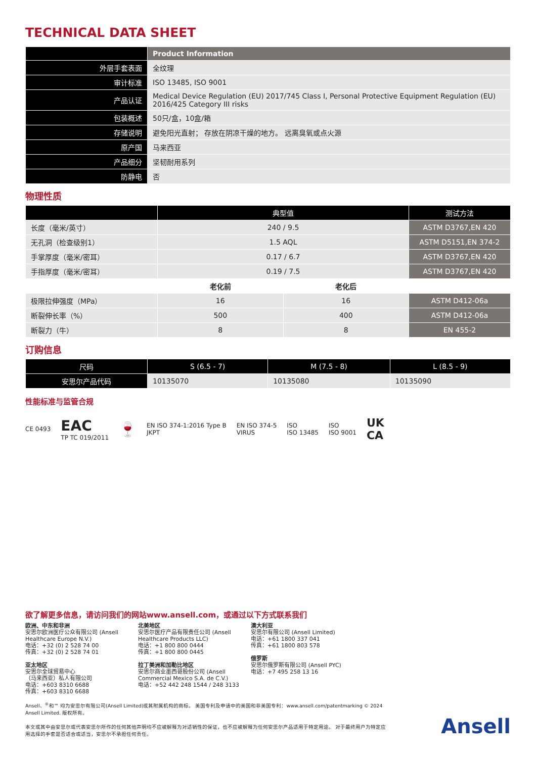TECHNICAL DATA SHEET
| | Product Information |
| --- | --- |
| 外层手套表面 | 全纹理 |
| 审计标准 | ISO 13485, ISO 9001 |
| 产品认证 | Medical Device Regulation (EU) 2017/745 Class I, Personal Protective Equipment Regulation (EU) 2016/425 Category III risks |
| 包装概述 | 50只/盒，10盒/箱 |
| 存储说明 | 避免阳光直射； 存放在阴凉干燥的地方。 远离臭氧或点火源 |
| 原产国 | 马来西亚 |
| 产品细分 | 坚韧耐用系列 |
| 防静电 | 否 |
物理性质
| | 典型值 | | 测试方法 |
| --- | --- | --- | --- |
| 长度（毫米/英寸） | 240 / 9.5 | | ASTM D3767,EN 420 |
| 无孔洞（检查级别1） | 1.5 AQL | | ASTM D5151,EN 374-2 |
| 手掌厚度（毫米/密耳） | 0.17 / 6.7 | | ASTM D3767,EN 420 |
| 手指厚度（毫米/密耳） | 0.19 / 7.5 | | ASTM D3767,EN 420 |
| | 老化前 | 老化后 | |
| 极限拉伸强度（MPa） | 16 | 16 | ASTM D412-06a |
| 断裂伸长率（%） | 500 | 400 | ASTM D412-06a |
| 断裂力（牛） | 8 | 8 | EN 455-2 |
订购信息
| 尺码 | S (6.5 - 7) | M (7.5 - 8) | L (8.5 - 9) |
| --- | --- | --- | --- |
| 安思尔产品代码 | 10135070 | 10135080 | 10135090 |
性能标准与监管合规
CE 0493 EAC
TP TC 019/2011 🍷 EN ISO 374-1:2016 Type B
JKPT EN ISO 374-5
VIRUS ISO
ISO 13485 ISO
ISO 9001 UK
CA
欲了解更多信息，请访问我们的网站www.ansell.com，或通过以下方式联系我们
欧洲、中东和非洲
安思尔欧洲医疗公众有限公司 (Ansell Healthcare Europe N.V.)
电话：+32 (0) 2 528 74 00
传真：+32 (0) 2 528 74 01
亚太地区
安思尔全球贸易中心
（马来西亚）私人有限公司
电话：+603 8310 6688
传真：+603 8310 6688
北美地区
安思尔医疗产品有限责任公司 (Ansell Healthcare Products LLC)
电话：+1 800 800 0444
传真：+1 800 800 0445
拉丁美洲和加勒比地区
安思尔商业墨西哥股份公司 (Ansell Commercial Mexico S.A. de C.V.)
电话：+52 442 248 1544 / 248 3133
澳大利亚
安思尔有限公司 (Ansell Limited)
电话：+61 1800 337 041
传真：+61 1800 803 578
俄罗斯
安思尔俄罗斯有限公司 (Ansell PYC)
电话：+7 495 258 13 16
Ansell、<sup>®</sup>和™ 均为安思尔有限公司(Ansell Limited)或其附属机构的商标。 美国专利及申请中的美国和非美国专利：www.ansell.com/patentmarking © 2024 Ansell Limited. 版权所有。
本文或其中由安思尔或代表安思尔所作的任何其他声明均不应被解释为对适销性的保证，也不应被解释为任何安思尔产品适用于特定用途。 对于最终用户为特定应用选择的手套是否适合或适当，安思尔不承担任何责任。
Ansell